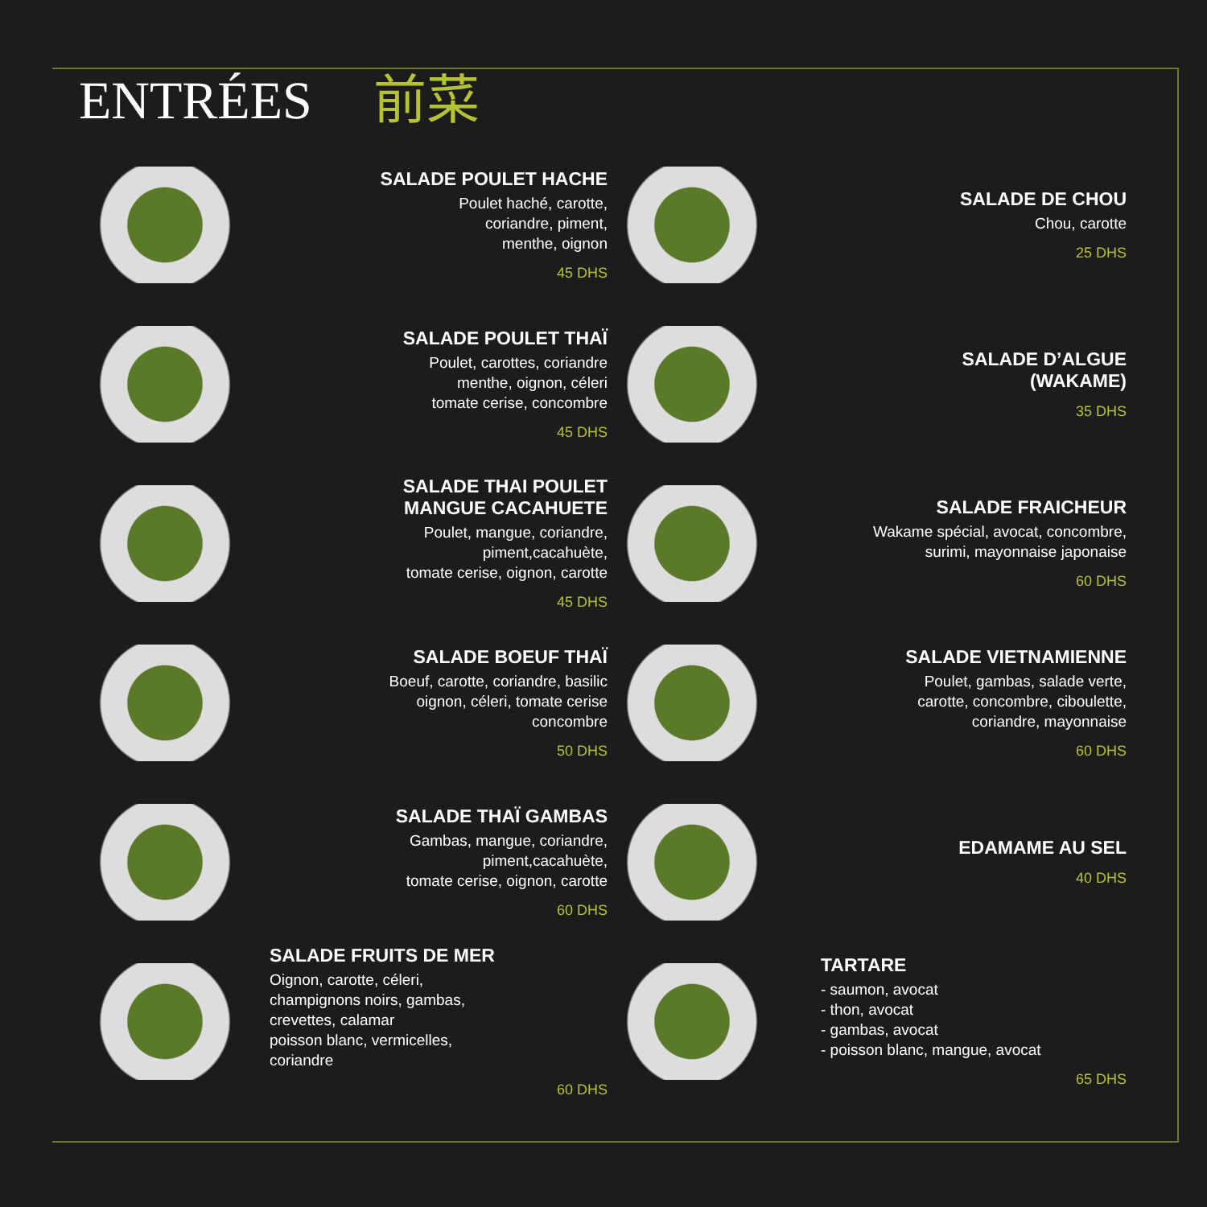ENTRÉES 前菜
SALADE POULET HACHE
Poulet haché, carotte,
coriandre, piment,
menthe, oignon
45 DHS
SALADE POULET THAÏ
Poulet, carottes, coriandre
menthe, oignon, céleri
tomate cerise, concombre
45 DHS
SALADE THAI POULET
MANGUE CACAHUETE
Poulet, mangue, coriandre,
piment,cacahuète,
tomate cerise, oignon, carotte
45 DHS
SALADE BOEUF THAÏ
Boeuf, carotte, coriandre, basilic
oignon, céleri, tomate cerise
concombre
50 DHS
SALADE THAÏ GAMBAS
Gambas, mangue, coriandre,
piment,cacahuète,
tomate cerise, oignon, carotte
60 DHS
SALADE FRUITS DE MER
Oignon, carotte, céleri,
champignons noirs, gambas,
crevettes, calamar
poisson blanc, vermicelles,
coriandre
60 DHS
SALADE DE CHOU
Chou, carotte
25 DHS
SALADE D’ALGUE
(WAKAME)
35 DHS
SALADE FRAICHEUR
Wakame spécial, avocat, concombre,
surimi, mayonnaise japonaise
60 DHS
SALADE VIETNAMIENNE
Poulet, gambas, salade verte,
carotte, concombre, ciboulette,
coriandre, mayonnaise
60 DHS
EDAMAME AU SEL
40 DHS
TARTARE
- saumon, avocat
- thon, avocat
- gambas, avocat
- poisson blanc, mangue, avocat
65 DHS